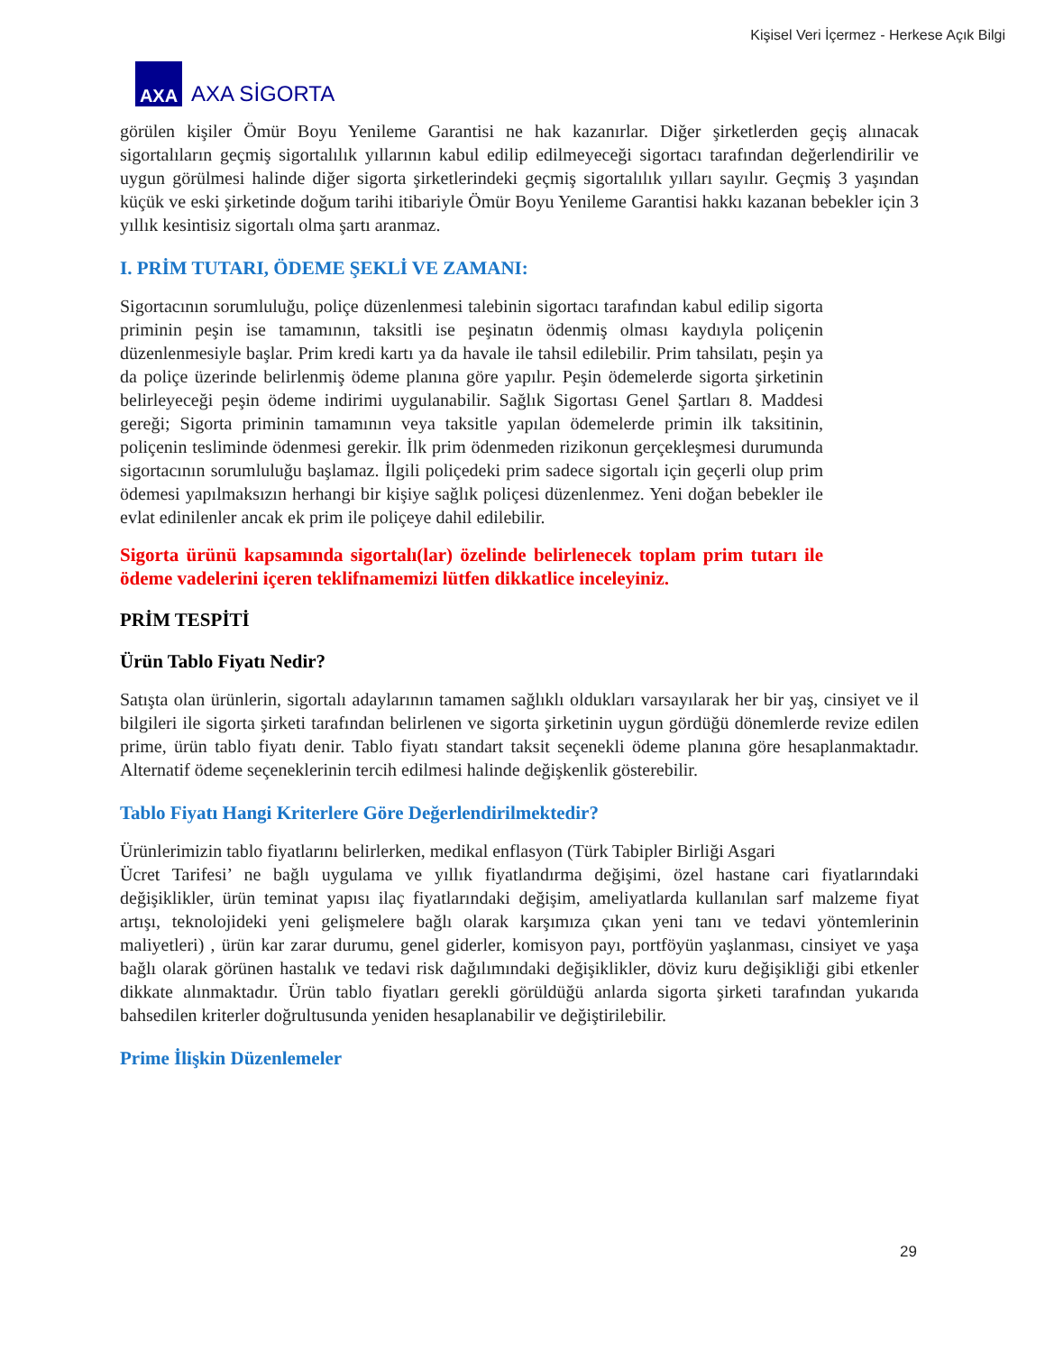Kişisel Veri İçermez - Herkese Açık Bilgi
AXA
AXA SİGORTA
görülen kişiler Ömür Boyu Yenileme Garantisi ne hak kazanırlar. Diğer şirketlerden geçiş alınacak sigortalıların geçmiş sigortalılık yıllarının kabul edilip edilmeyeceği sigortacı tarafından değerlendirilir ve uygun görülmesi halinde diğer sigorta şirketlerindeki geçmiş sigortalılık yılları sayılır. Geçmiş 3 yaşından küçük ve eski şirketinde doğum tarihi itibariyle Ömür Boyu Yenileme Garantisi hakkı kazanan bebekler için 3 yıllık kesintisiz sigortalı olma şartı aranmaz.
I. PRİM TUTARI, ÖDEME ŞEKLİ VE ZAMANI:
Sigortacının sorumluluğu, poliçe düzenlenmesi talebinin sigortacı tarafından kabul edilip sigorta priminin peşin ise tamamının, taksitli ise peşinatın ödenmiş olması kaydıyla poliçenin düzenlenmesiyle başlar. Prim kredi kartı ya da havale ile tahsil edilebilir. Prim tahsilatı, peşin ya da poliçe üzerinde belirlenmiş ödeme planına göre yapılır. Peşin ödemelerde sigorta şirketinin belirleyeceği peşin ödeme indirimi uygulanabilir. Sağlık Sigortası Genel Şartları 8. Maddesi gereği; Sigorta priminin tamamının veya taksitle yapılan ödemelerde primin ilk taksitinin, poliçenin tesliminde ödenmesi gerekir. İlk prim ödenmeden rizikonun gerçekleşmesi durumunda sigortacının sorumluluğu başlamaz. İlgili poliçedeki prim sadece sigortalı için geçerli olup prim ödemesi yapılmaksızın herhangi bir kişiye sağlık poliçesi düzenlenmez. Yeni doğan bebekler ile evlat edinilenler ancak ek prim ile poliçeye dahil edilebilir.
Sigorta ürünü kapsamında sigortalı(lar) özelinde belirlenecek toplam prim tutarı ile ödeme vadelerini içeren teklifnamemizi lütfen dikkatlice inceleyiniz.
PRİM TESPİTİ
Ürün Tablo Fiyatı Nedir?
Satışta olan ürünlerin, sigortalı adaylarının tamamen sağlıklı oldukları varsayılarak her bir yaş, cinsiyet ve il bilgileri ile sigorta şirketi tarafından belirlenen ve sigorta şirketinin uygun gördüğü dönemlerde revize edilen prime, ürün tablo fiyatı denir. Tablo fiyatı standart taksit seçenekli ödeme planına göre hesaplanmaktadır. Alternatif ödeme seçeneklerinin tercih edilmesi halinde değişkenlik gösterebilir.
Tablo Fiyatı Hangi Kriterlere Göre Değerlendirilmektedir?
Ürünlerimizin tablo fiyatlarını belirlerken, medikal enflasyon (Türk Tabipler Birliği Asgari
Ücret Tarifesi’ ne bağlı uygulama ve yıllık fiyatlandırma değişimi, özel hastane cari fiyatlarındaki değişiklikler, ürün teminat yapısı ilaç fiyatlarındaki değişim, ameliyatlarda kullanılan sarf malzeme fiyat artışı, teknolojideki yeni gelişmelere bağlı olarak karşımıza çıkan yeni tanı ve tedavi yöntemlerinin maliyetleri) , ürün kar zarar durumu, genel giderler, komisyon payı, portföyün yaşlanması, cinsiyet ve yaşa bağlı olarak görünen hastalık ve tedavi risk dağılımındaki değişiklikler, döviz kuru değişikliği gibi etkenler dikkate alınmaktadır. Ürün tablo fiyatları gerekli görüldüğü anlarda sigorta şirketi tarafından yukarıda bahsedilen kriterler doğrultusunda yeniden hesaplanabilir ve değiştirilebilir.
Prime İlişkin Düzenlemeler
29